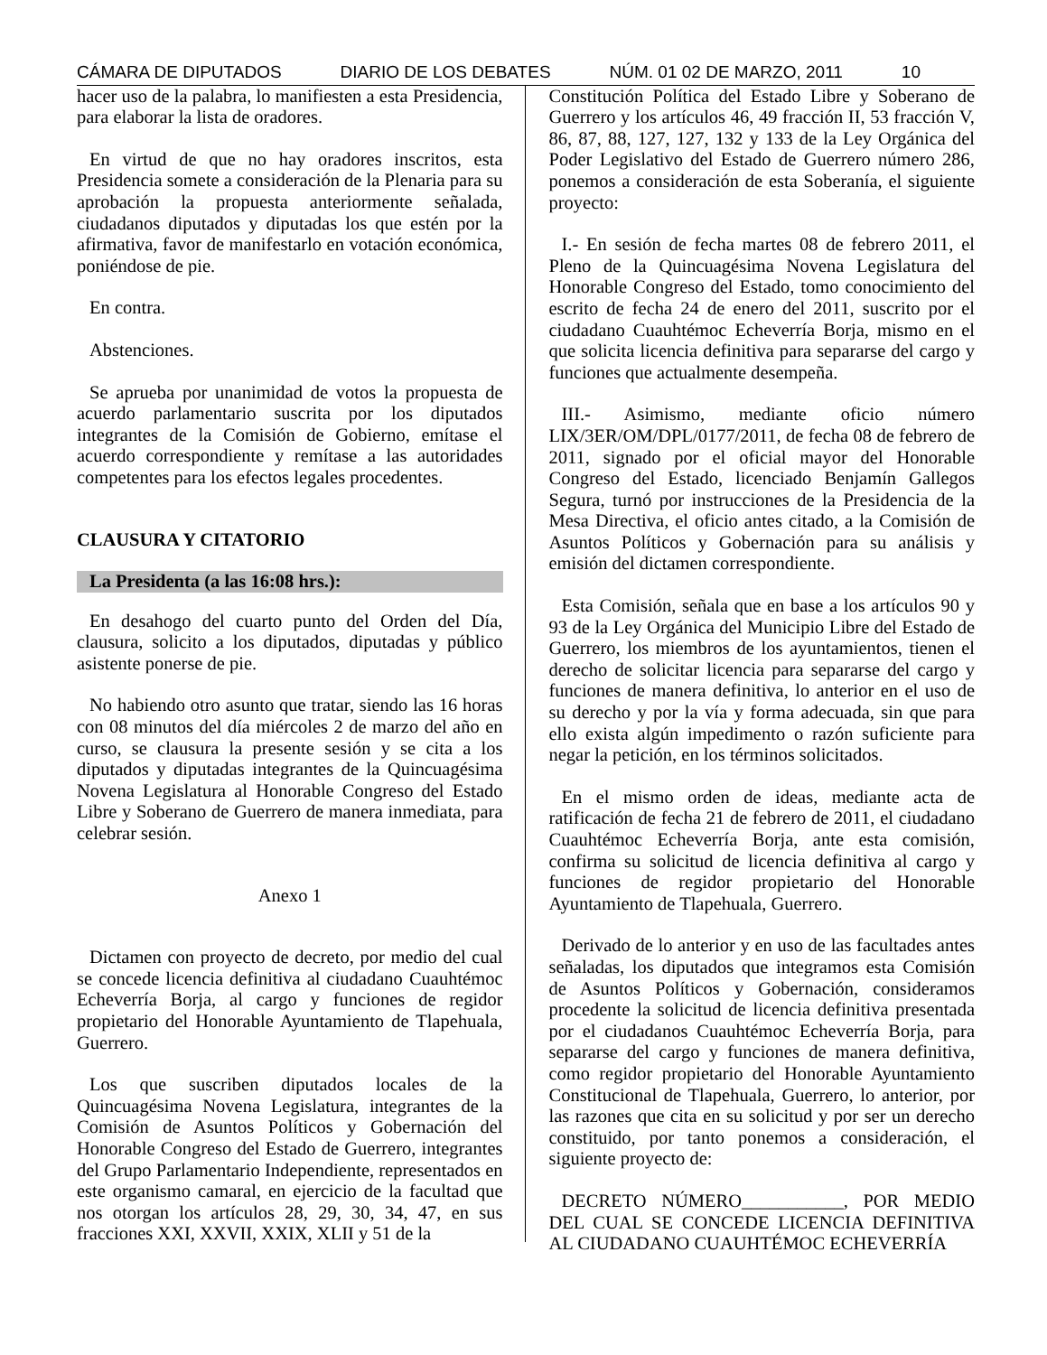CÁMARA DE DIPUTADOS DIARIO DE LOS DEBATES NÚM. 01 02 DE MARZO, 2011 10
hacer uso de la palabra, lo manifiesten a esta Presidencia, para elaborar la lista de oradores.
En virtud de que no hay oradores inscritos, esta Presidencia somete a consideración de la Plenaria para su aprobación la propuesta anteriormente señalada, ciudadanos diputados y diputadas los que estén por la afirmativa, favor de manifestarlo en votación económica, poniéndose de pie.
En contra.
Abstenciones.
Se aprueba por unanimidad de votos la propuesta de acuerdo parlamentario suscrita por los diputados integrantes de la Comisión de Gobierno, emítase el acuerdo correspondiente y remítase a las autoridades competentes para los efectos legales procedentes.
CLAUSURA Y CITATORIO
La Presidenta (a las 16:08 hrs.):
En desahogo del cuarto punto del Orden del Día, clausura, solicito a los diputados, diputadas y público asistente ponerse de pie.
No habiendo otro asunto que tratar, siendo las 16 horas con 08 minutos del día miércoles 2 de marzo del año en curso, se clausura la presente sesión y se cita a los diputados y diputadas integrantes de la Quincuagésima Novena Legislatura al Honorable Congreso del Estado Libre y Soberano de Guerrero de manera inmediata, para celebrar sesión.
Anexo 1
Dictamen con proyecto de decreto, por medio del cual se concede licencia definitiva al ciudadano Cuauhtémoc Echeverría Borja, al cargo y funciones de regidor propietario del Honorable Ayuntamiento de Tlapehuala, Guerrero.
Los que suscriben diputados locales de la Quincuagésima Novena Legislatura, integrantes de la Comisión de Asuntos Políticos y Gobernación del Honorable Congreso del Estado de Guerrero, integrantes del Grupo Parlamentario Independiente, representados en este organismo camaral, en ejercicio de la facultad que nos otorgan los artículos 28, 29, 30, 34, 47, en sus fracciones XXI, XXVII, XXIX, XLII y 51 de la
Constitución Política del Estado Libre y Soberano de Guerrero y los artículos 46, 49 fracción II, 53 fracción V, 86, 87, 88, 127, 127, 132 y 133 de la Ley Orgánica del Poder Legislativo del Estado de Guerrero número 286, ponemos a consideración de esta Soberanía, el siguiente proyecto:
I.- En sesión de fecha martes 08 de febrero 2011, el Pleno de la Quincuagésima Novena Legislatura del Honorable Congreso del Estado, tomo conocimiento del escrito de fecha 24 de enero del 2011, suscrito por el ciudadano Cuauhtémoc Echeverría Borja, mismo en el que solicita licencia definitiva para separarse del cargo y funciones que actualmente desempeña.
III.- Asimismo, mediante oficio número LIX/3ER/OM/DPL/0177/2011, de fecha 08 de febrero de 2011, signado por el oficial mayor del Honorable Congreso del Estado, licenciado Benjamín Gallegos Segura, turnó por instrucciones de la Presidencia de la Mesa Directiva, el oficio antes citado, a la Comisión de Asuntos Políticos y Gobernación para su análisis y emisión del dictamen correspondiente.
Esta Comisión, señala que en base a los artículos 90 y 93 de la Ley Orgánica del Municipio Libre del Estado de Guerrero, los miembros de los ayuntamientos, tienen el derecho de solicitar licencia para separarse del cargo y funciones de manera definitiva, lo anterior en el uso de su derecho y por la vía y forma adecuada, sin que para ello exista algún impedimento o razón suficiente para negar la petición, en los términos solicitados.
En el mismo orden de ideas, mediante acta de ratificación de fecha 21 de febrero de 2011, el ciudadano Cuauhtémoc Echeverría Borja, ante esta comisión, confirma su solicitud de licencia definitiva al cargo y funciones de regidor propietario del Honorable Ayuntamiento de Tlapehuala, Guerrero.
Derivado de lo anterior y en uso de las facultades antes señaladas, los diputados que integramos esta Comisión de Asuntos Políticos y Gobernación, consideramos procedente la solicitud de licencia definitiva presentada por el ciudadanos Cuauhtémoc Echeverría Borja, para separarse del cargo y funciones de manera definitiva, como regidor propietario del Honorable Ayuntamiento Constitucional de Tlapehuala, Guerrero, lo anterior, por las razones que cita en su solicitud y por ser un derecho constituido, por tanto ponemos a consideración, el siguiente proyecto de:
DECRETO NÚMERO___________, POR MEDIO DEL CUAL SE CONCEDE LICENCIA DEFINITIVA AL CIUDADANO CUAUHTÉMOC ECHEVERRÍA